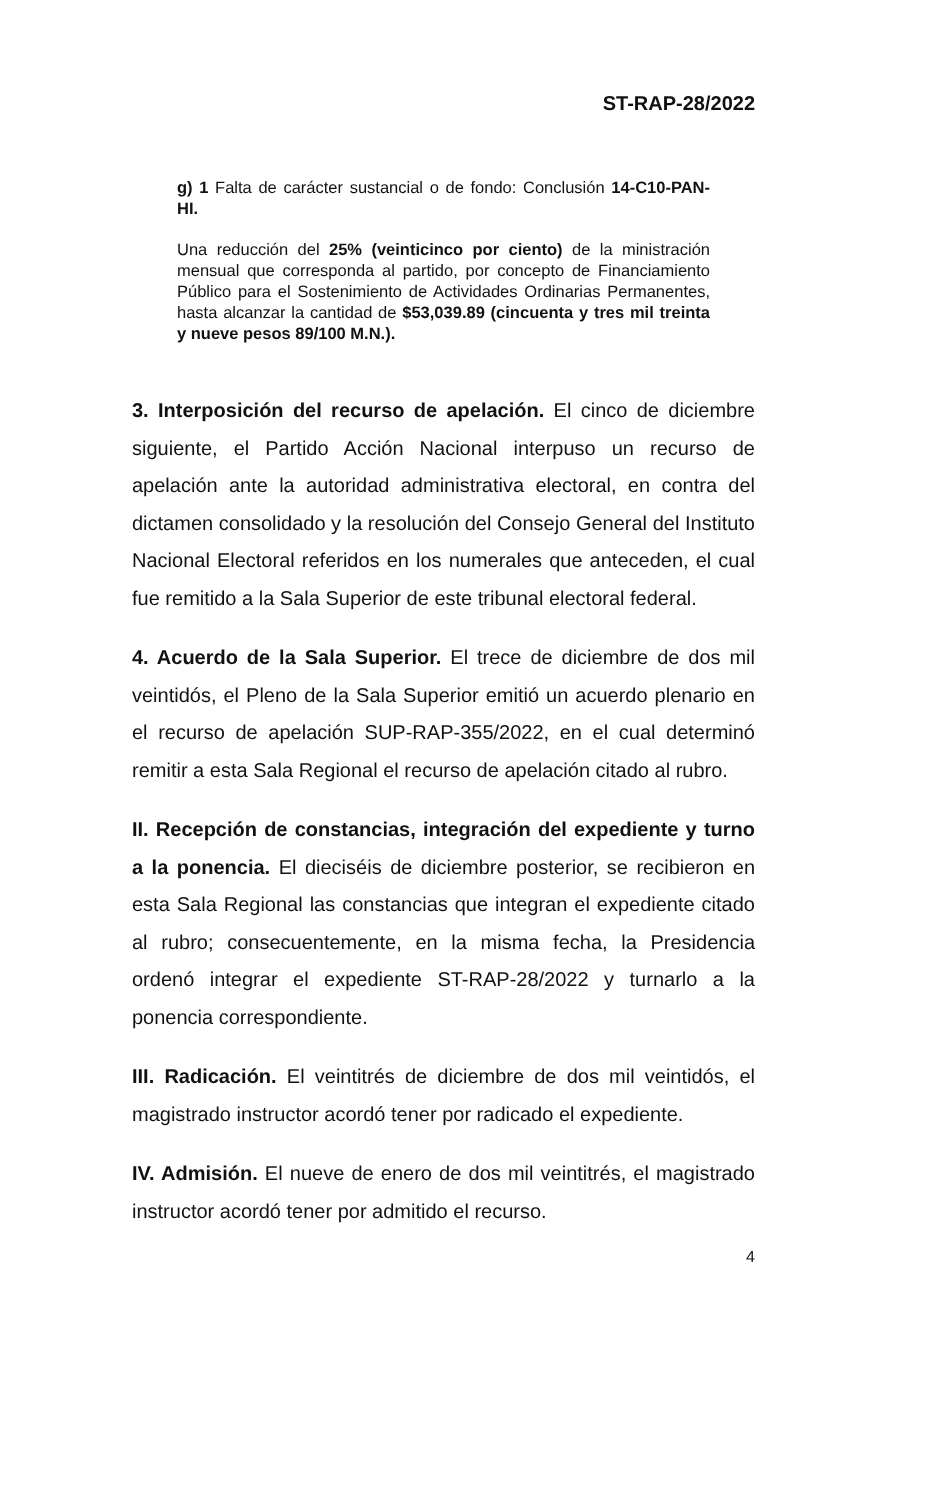ST-RAP-28/2022
g) 1 Falta de carácter sustancial o de fondo: Conclusión 14-C10-PAN-HI.
Una reducción del 25% (veinticinco por ciento) de la ministración mensual que corresponda al partido, por concepto de Financiamiento Público para el Sostenimiento de Actividades Ordinarias Permanentes, hasta alcanzar la cantidad de $53,039.89 (cincuenta y tres mil treinta y nueve pesos 89/100 M.N.).
3. Interposición del recurso de apelación. El cinco de diciembre siguiente, el Partido Acción Nacional interpuso un recurso de apelación ante la autoridad administrativa electoral, en contra del dictamen consolidado y la resolución del Consejo General del Instituto Nacional Electoral referidos en los numerales que anteceden, el cual fue remitido a la Sala Superior de este tribunal electoral federal.
4. Acuerdo de la Sala Superior. El trece de diciembre de dos mil veintidós, el Pleno de la Sala Superior emitió un acuerdo plenario en el recurso de apelación SUP-RAP-355/2022, en el cual determinó remitir a esta Sala Regional el recurso de apelación citado al rubro.
II. Recepción de constancias, integración del expediente y turno a la ponencia. El dieciséis de diciembre posterior, se recibieron en esta Sala Regional las constancias que integran el expediente citado al rubro; consecuentemente, en la misma fecha, la Presidencia ordenó integrar el expediente ST-RAP-28/2022 y turnarlo a la ponencia correspondiente.
III. Radicación. El veintitrés de diciembre de dos mil veintidós, el magistrado instructor acordó tener por radicado el expediente.
IV. Admisión. El nueve de enero de dos mil veintitrés, el magistrado instructor acordó tener por admitido el recurso.
4